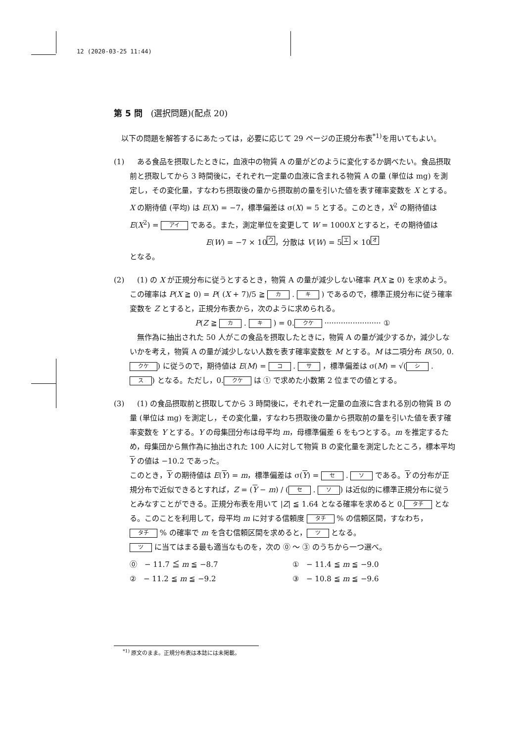12 (2020-03-25 11:44)
第 5 問　(選択問題)(配点 20)
　以下の問題を解答するにあたっては，必要に応じて 29 ページの正規分布表<sup>*1)</sup>を用いてもよい。
(1) 　ある食品を摂取したときに，血液中の物質 A の量がどのように変化するか調べたい。食品摂取前と摂取してから 3 時間後に，それぞれ一定量の血液に含まれる物質 A の量 (単位は mg) を測定し，その変化量，すなわち摂取後の量から摂取前の量を引いた値を表す確率変数を X とする。X の期待値 (平均) は E(X) = −7，標準偏差は σ(X) = 5 とする。このとき，X<sup>2</sup> の期待値は E(X<sup>2</sup>) = アイ である。また，測定単位を変更して W = 1000X とすると，その期待値は
E(W) = −7 × 10<sup>ウ</sup>，分散は V(W) = 5<sup>エ</sup> × 10<sup>オ</sup>
となる。
(2) 　(1) の X が正規分布に従うとするとき，物質 A の量が減少しない確率 P(X ≧ 0) を求めよう。この確率は P(X ≧ 0) = P( (X + 7)/5 ≧ カ . キ ) であるので，標準正規分布に従う確率変数を Z とすると，正規分布表から，次のように求められる。
P(Z ≧ カ . キ ) = 0. クケ ························ ①
　無作為に抽出された 50 人がこの食品を摂取したときに，物質 A の量が減少するか，減少しないかを考え，物質 A の量が減少しない人数を表す確率変数を M とする。M は二項分布 B(50, 0. クケ) に従うので，期待値は E(M) = コ . サ ，標準偏差は σ(M) = √(シ . ス) となる。ただし，0. クケ は ① で求めた小数第 2 位までの値とする。
(3) 　(1) の食品摂取前と摂取してから 3 時間後に，それぞれ一定量の血液に含まれる別の物質 B の量 (単位は mg) を測定し，その変化量，すなわち摂取後の量から摂取前の量を引いた値を表す確率変数を Y とする。Y の母集団分布は母平均 m，母標準偏差 6 をもつとする。m を推定するため，母集団から無作為に抽出された 100 人に対して物質 B の変化量を測定したところ，標本平均 Y の値は −10.2 であった。
このとき，Y の期待値は E(Y) = m，標準偏差は σ(Y) = セ . ソ である。Y の分布が正規分布で近似できるとすれば，Z = (Y − m) / (セ . ソ) は近似的に標準正規分布に従うとみなすことができる。正規分布表を用いて |Z| ≦ 1.64 となる確率を求めると 0. タチ となる。このことを利用して，母平均 m に対する信頼度 タチ % の信頼区間，すなわち， タチ % の確率で m を含む信頼区間を求めると， ツ となる。
ツ に当てはまる最も適当なものを，次の ⓪ ～ ③ のうちから一つ選べ。
⓪　− 11.7 ≦ m ≦ −8.7
①　− 11.4 ≦ m ≦ −9.0
②　− 11.2 ≦ m ≦ −9.2
③　− 10.8 ≦ m ≦ −9.6
<sup>*1)</sup> 原文のまま。正規分布表は本誌には未掲載。